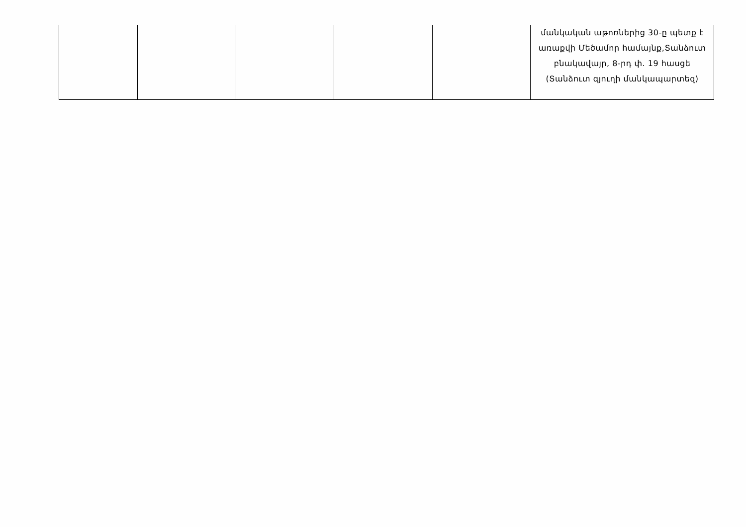| | | | | | մանկական աթոռներից 30-ը պետք է առաքվի Մեծամոր համայնք,Տանձուտ բնակավայր, 8-րդ փ. 19 հասցե (Տանձուտ գյուղի մանկապարտեզ) |